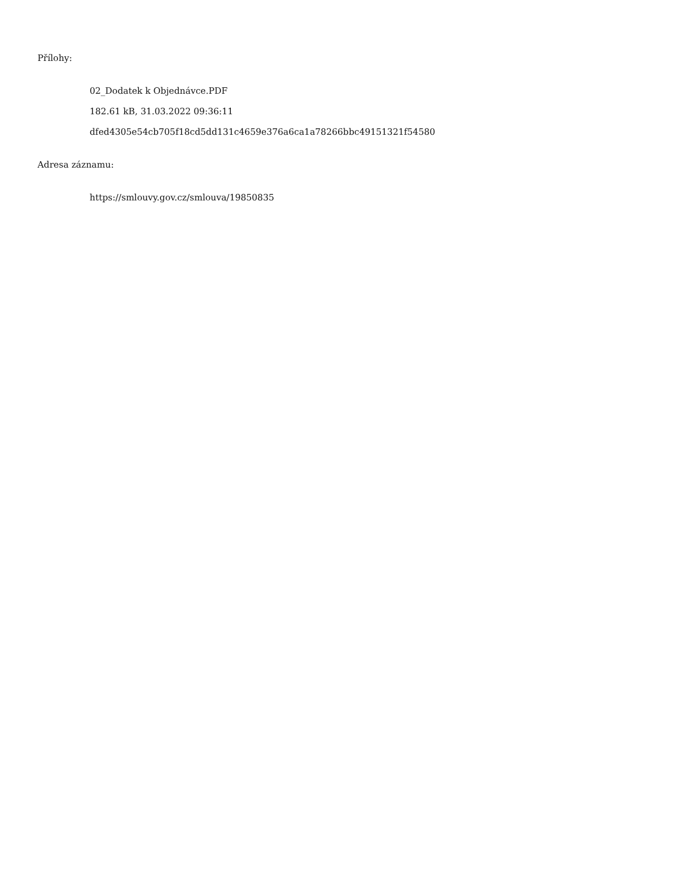Přílohy:
02_Dodatek k Objednávce.PDF
182.61 kB, 31.03.2022 09:36:11
dfed4305e54cb705f18cd5dd131c4659e376a6ca1a78266bbc49151321f54580
Adresa záznamu:
https://smlouvy.gov.cz/smlouva/19850835